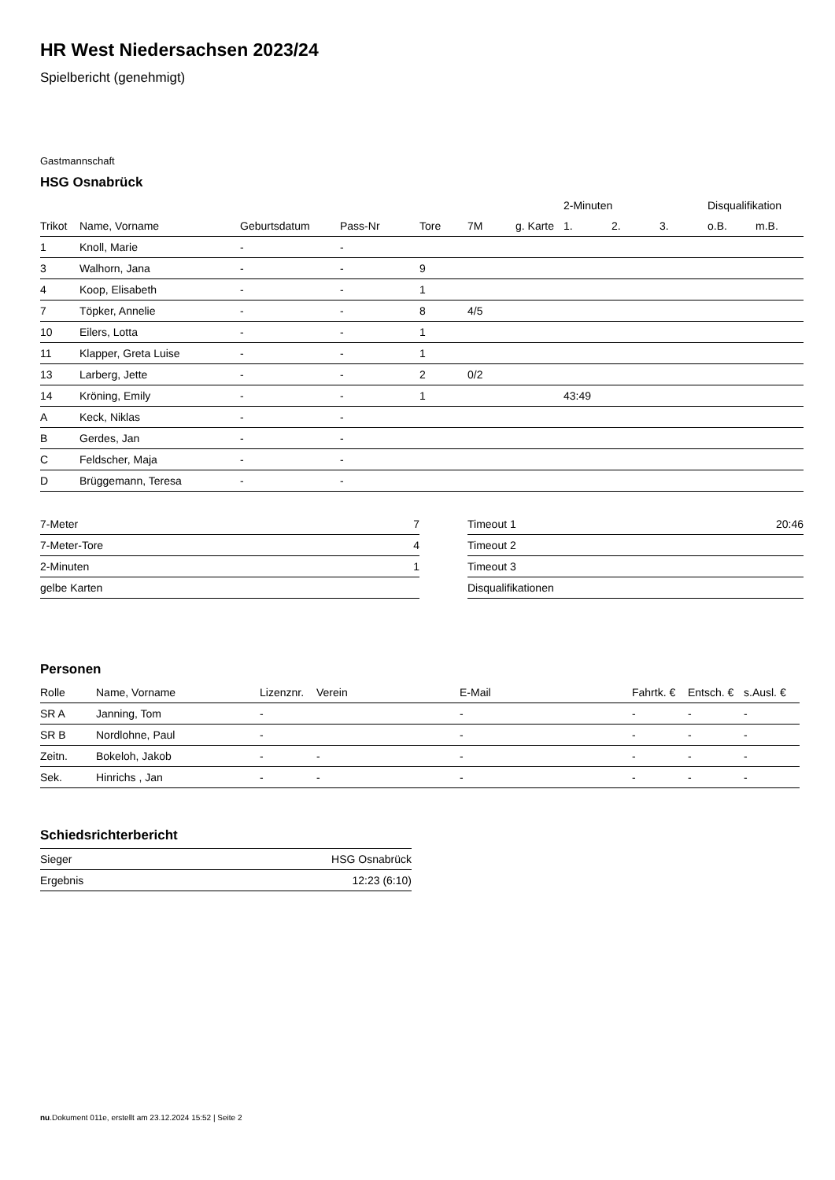HR West Niedersachsen 2023/24
Spielbericht (genehmigt)
Gastmannschaft
HSG Osnabrück
| | | | | | | | 2-Minuten | | | Disqualifikation | |
| --- | --- | --- | --- | --- | --- | --- | --- | --- | --- | --- | --- |
| Trikot | Name, Vorname | Geburtsdatum | Pass-Nr | Tore | 7M | g. Karte | 1. | 2. | 3. | o.B. | m.B. |
| 1 | Knoll, Marie | - | - | | | | | | | | |
| 3 | Walhorn, Jana | - | - | 9 | | | | | | | |
| 4 | Koop, Elisabeth | - | - | 1 | | | | | | | |
| 7 | Töpker, Annelie | - | - | 8 | 4/5 | | | | | | |
| 10 | Eilers, Lotta | - | - | 1 | | | | | | | |
| 11 | Klapper, Greta Luise | - | - | 1 | | | | | | | |
| 13 | Larberg, Jette | - | - | 2 | 0/2 | | | | | | |
| 14 | Kröning, Emily | - | - | 1 | | | 43:49 | | | | |
| A | Keck, Niklas | - | - | | | | | | | | |
| B | Gerdes, Jan | - | - | | | | | | | | |
| C | Feldscher, Maja | - | - | | | | | | | | |
| D | Brüggemann, Teresa | - | - | | | | | | | | |
| 7-Meter | 7 |
| 7-Meter-Tore | 4 |
| 2-Minuten | 1 |
| gelbe Karten | |
| Timeout 1 | 20:46 |
| Timeout 2 | |
| Timeout 3 | |
| Disqualifikationen | |
Personen
| Rolle | Name, Vorname | Lizenznr. | Verein | E-Mail | Fahrtk. € | Entsch. € | s.Ausl. € |
| --- | --- | --- | --- | --- | --- | --- | --- |
| SR A | Janning, Tom | - | | - | - | - | - |
| SR B | Nordlohne, Paul | - | | - | - | - | - |
| Zeitn. | Bokeloh, Jakob | - | - | - | - | - | - |
| Sek. | Hinrichs , Jan | - | - | - | - | - | - |
Schiedsrichterbericht
| Sieger | HSG Osnabrück |
| Ergebnis | 12:23 (6:10) |
nu.Dokument 011e, erstellt am 23.12.2024 15:52 | Seite 2